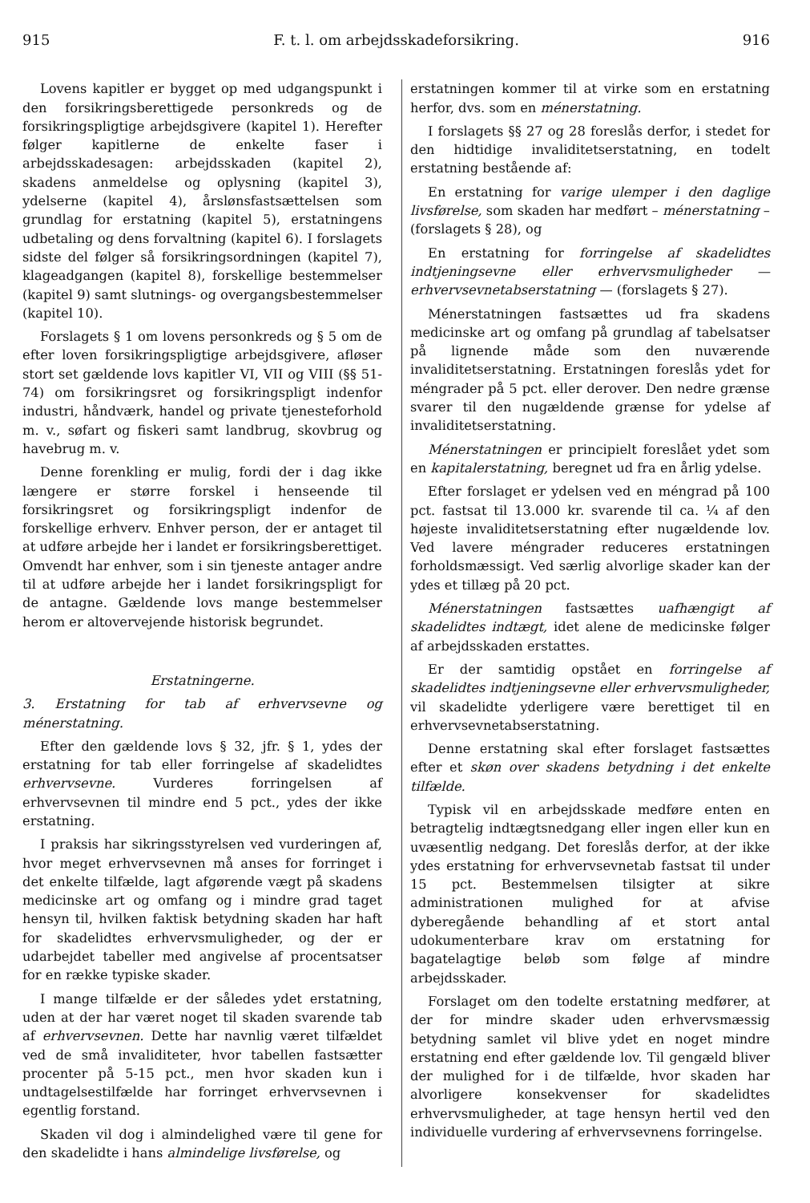915 F. t. l. om arbejdsskadeforsikring. 916
Lovens kapitler er bygget op med udgangspunkt i den forsikringsberettigede personkreds og de forsikringspligtige arbejdsgivere (kapitel 1). Herefter følger kapitlerne de enkelte faser i arbejdsskadesagen: arbejdsskaden (kapitel 2), skadens anmeldelse og oplysning (kapitel 3), ydelserne (kapitel 4), årslønsfastsættelsen som grundlag for erstatning (kapitel 5), erstatningens udbetaling og dens forvaltning (kapitel 6). I forslagets sidste del følger så forsikringsordningen (kapitel 7), klageadgangen (kapitel 8), forskellige bestemmelser (kapitel 9) samt slutnings- og overgangsbestemmelser (kapitel 10).
Forslagets § 1 om lovens personkreds og § 5 om de efter loven forsikringspligtige arbejdsgivere, afløser stort set gældende lovs kapitler VI, VII og VIII (§§ 51-74) om forsikringsret og forsikringspligt indenfor industri, håndværk, handel og private tjenesteforhold m. v., søfart og fiskeri samt landbrug, skovbrug og havebrug m. v.
Denne forenkling er mulig, fordi der i dag ikke længere er større forskel i henseende til forsikringsret og forsikringspligt indenfor de forskellige erhverv. Enhver person, der er antaget til at udføre arbejde her i landet er forsikringsberettiget. Omvendt har enhver, som i sin tjeneste antager andre til at udføre arbejde her i landet forsikringspligt for de antagne. Gældende lovs mange bestemmelser herom er altovervejende historisk begrundet.
Erstatningerne.
3. Erstatning for tab af erhvervsevne og ménerstatning.
Efter den gældende lovs § 32, jfr. § 1, ydes der erstatning for tab eller forringelse af skadelidtes erhvervsevne. Vurderes forringelsen af erhvervsevnen til mindre end 5 pct., ydes der ikke erstatning.
I praksis har sikringsstyrelsen ved vurderingen af, hvor meget erhvervsevnen må anses for forringet i det enkelte tilfælde, lagt afgørende vægt på skadens medicinske art og omfang og i mindre grad taget hensyn til, hvilken faktisk betydning skaden har haft for skadelidtes erhvervsmuligheder, og der er udarbejdet tabeller med angivelse af procentsatser for en række typiske skader.
I mange tilfælde er der således ydet erstatning, uden at der har været noget til skaden svarende tab af erhvervsevnen. Dette har navnlig været tilfældet ved de små invaliditeter, hvor tabellen fastsætter procenter på 5-15 pct., men hvor skaden kun i undtagelsestilfælde har forringet erhvervsevnen i egentlig forstand.
Skaden vil dog i almindelighed være til gene for den skadelidte i hans almindelige livsførelse, og
erstatningen kommer til at virke som en erstatning herfor, dvs. som en ménerstatning.
I forslagets §§ 27 og 28 foreslås derfor, i stedet for den hidtidige invaliditetserstatning, en todelt erstatning bestående af:
En erstatning for varige ulemper i den daglige livsførelse, som skaden har medført – ménerstatning – (forslagets § 28), og
En erstatning for forringelse af skadelidtes indtjeningsevne eller erhvervsmuligheder — erhvervsevnetabserstatning — (forslagets § 27).
Ménerstatningen fastsættes ud fra skadens medicinske art og omfang på grundlag af tabelsatser på lignende måde som den nuværende invaliditetserstatning. Erstatningen foreslås ydet for méngrader på 5 pct. eller derover. Den nedre grænse svarer til den nugældende grænse for ydelse af invaliditetserstatning.
Ménerstatningen er principielt foreslået ydet som en kapitalerstatning, beregnet ud fra en årlig ydelse.
Efter forslaget er ydelsen ved en méngrad på 100 pct. fastsat til 13.000 kr. svarende til ca. ¼ af den højeste invaliditetserstatning efter nugældende lov. Ved lavere méngrader reduceres erstatningen forholdsmæssigt. Ved særlig alvorlige skader kan der ydes et tillæg på 20 pct.
Ménerstatningen fastsættes uafhængigt af skadelidtes indtægt, idet alene de medicinske følger af arbejdsskaden erstattes.
Er der samtidig opstået en forringelse af skadelidtes indtjeningsevne eller erhvervsmuligheder, vil skadelidte yderligere være berettiget til en erhvervsevnetabserstatning.
Denne erstatning skal efter forslaget fastsættes efter et skøn over skadens betydning i det enkelte tilfælde.
Typisk vil en arbejdsskade medføre enten en betragtelig indtægtsnedgang eller ingen eller kun en uvæsentlig nedgang. Det foreslås derfor, at der ikke ydes erstatning for erhvervsevnetab fastsat til under 15 pct. Bestemmelsen tilsigter at sikre administrationen mulighed for at afvise dyberegående behandling af et stort antal udokumenterbare krav om erstatning for bagatelagtige beløb som følge af mindre arbejdsskader.
Forslaget om den todelte erstatning medfører, at der for mindre skader uden erhvervsmæssig betydning samlet vil blive ydet en noget mindre erstatning end efter gældende lov. Til gengæld bliver der mulighed for i de tilfælde, hvor skaden har alvorligere konsekvenser for skadelidtes erhvervsmuligheder, at tage hensyn hertil ved den individuelle vurdering af erhvervsevnens forringelse.